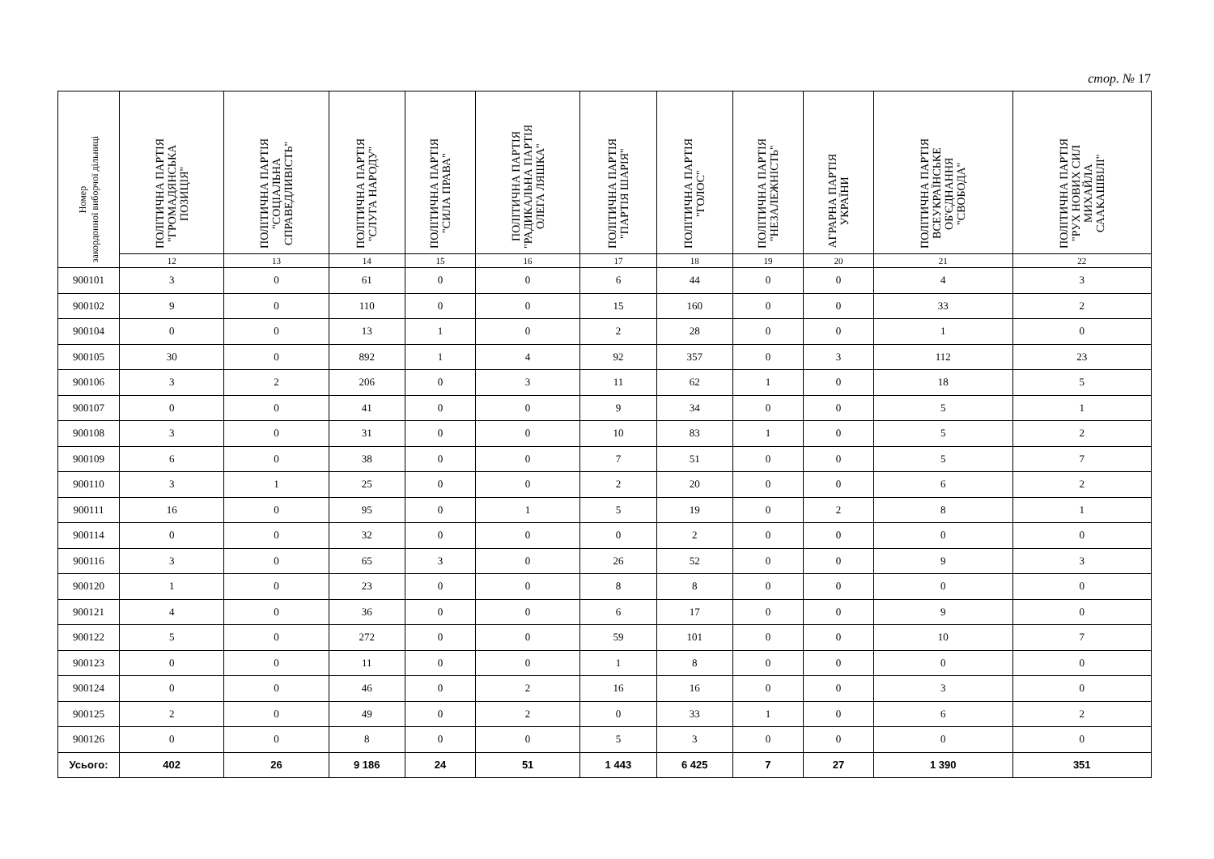стор. № 17
| Номер закордонної виборчої дільниці | ПОЛІТИЧНА ПАРТІЯ "ГРОМАДЯНСЬКА ПОЗИЦІЯ" | ПОЛІТИЧНА ПАРТІЯ "СОЦІАЛЬНА СПРАВЕДЛИВІСТЬ" | ПОЛІТИЧНА ПАРТІЯ "СЛУГА НАРОДУ" | ПОЛІТИЧНА ПАРТІЯ "СИЛА ПРАВА" | ПОЛІТИЧНА ПАРТІЯ "РАДИКАЛЬНА ПАРТІЯ ОЛЕГА ЛЯШКА" | ПОЛІТИЧНА ПАРТІЯ "ПАРТІЯ ШАРІЯ" | ПОЛІТИЧНА ПАРТІЯ "ГОЛОС" | ПОЛІТИЧНА ПАРТІЯ "НЕЗАЛЕЖНІСТЬ" | АГРАРНА ПАРТІЯ УКРАЇНИ | ПОЛІТИЧНА ПАРТІЯ ВСЕУКРАЇНСЬКЕ ОБ'ЄДНАННЯ "СВОБОДА" | ПОЛІТИЧНА ПАРТІЯ "РУХ НОВИХ СИЛ МИХАЙЛА СААКАШВІЛІ" |
| --- | --- | --- | --- | --- | --- | --- | --- | --- | --- | --- | --- |
| | 12 | 13 | 14 | 15 | 16 | 17 | 18 | 19 | 20 | 21 | 22 |
| 900101 | 3 | 0 | 61 | 0 | 0 | 6 | 44 | 0 | 0 | 4 | 3 |
| 900102 | 9 | 0 | 110 | 0 | 0 | 15 | 160 | 0 | 0 | 33 | 2 |
| 900104 | 0 | 0 | 13 | 1 | 0 | 2 | 28 | 0 | 0 | 1 | 0 |
| 900105 | 30 | 0 | 892 | 1 | 4 | 92 | 357 | 0 | 3 | 112 | 23 |
| 900106 | 3 | 2 | 206 | 0 | 3 | 11 | 62 | 1 | 0 | 18 | 5 |
| 900107 | 0 | 0 | 41 | 0 | 0 | 9 | 34 | 0 | 0 | 5 | 1 |
| 900108 | 3 | 0 | 31 | 0 | 0 | 10 | 83 | 1 | 0 | 5 | 2 |
| 900109 | 6 | 0 | 38 | 0 | 0 | 7 | 51 | 0 | 0 | 5 | 7 |
| 900110 | 3 | 1 | 25 | 0 | 0 | 2 | 20 | 0 | 0 | 6 | 2 |
| 900111 | 16 | 0 | 95 | 0 | 1 | 5 | 19 | 0 | 2 | 8 | 1 |
| 900114 | 0 | 0 | 32 | 0 | 0 | 0 | 2 | 0 | 0 | 0 | 0 |
| 900116 | 3 | 0 | 65 | 3 | 0 | 26 | 52 | 0 | 0 | 9 | 3 |
| 900120 | 1 | 0 | 23 | 0 | 0 | 8 | 8 | 0 | 0 | 0 | 0 |
| 900121 | 4 | 0 | 36 | 0 | 0 | 6 | 17 | 0 | 0 | 9 | 0 |
| 900122 | 5 | 0 | 272 | 0 | 0 | 59 | 101 | 0 | 0 | 10 | 7 |
| 900123 | 0 | 0 | 11 | 0 | 0 | 1 | 8 | 0 | 0 | 0 | 0 |
| 900124 | 0 | 0 | 46 | 0 | 2 | 16 | 16 | 0 | 0 | 3 | 0 |
| 900125 | 2 | 0 | 49 | 0 | 2 | 0 | 33 | 1 | 0 | 6 | 2 |
| 900126 | 0 | 0 | 8 | 0 | 0 | 5 | 3 | 0 | 0 | 0 | 0 |
| Усього: | 402 | 26 | 9 186 | 24 | 51 | 1 443 | 6 425 | 7 | 27 | 1 390 | 351 |